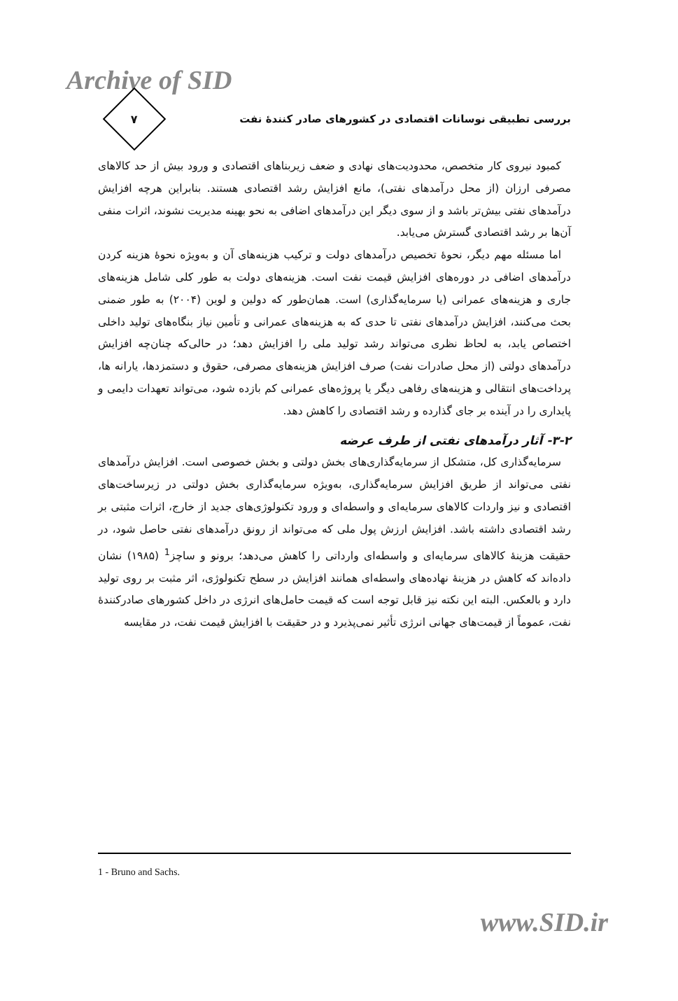Archive of SID
بررسی تطبیقی نوسانات اقتصادی در کشورهای صادر کنندهٔ نفت
۷
کمبود نیروی کار متخصص، محدودیت‌های نهادی و ضعف زیربناهای اقتصادی و ورود بیش از حد کالاهای مصرفی ارزان (از محل درآمدهای نفتی)، مانع افزایش رشد اقتصادی هستند. بنابراین هرچه افزایش درآمدهای نفتی بیش‌تر باشد و از سوی دیگر این درآمدهای اضافی به نحو بهینه مدیریت نشوند، اثرات منفی آن‌ها بر رشد اقتصادی گسترش می‌یابد.
اما مسئله مهم دیگر، نحوهٔ تخصیص درآمدهای دولت و ترکیب هزینه‌های آن و به‌ویژه نحوهٔ هزینه کردن درآمدهای اضافی در دوره‌های افزایش قیمت نفت است. هزینه‌های دولت به طور کلی شامل هزینه‌های جاری و هزینه‌های عمرانی (یا سرمایه‌گذاری) است. همان‌طور که دولین و لوین (۲۰۰۴) به طور ضمنی بحث می‌کنند، افزایش درآمدهای نفتی تا حدی که به هزینه‌های عمرانی و تأمین نیاز بنگاه‌های تولید داخلی اختصاص یابد، به لحاظ نظری می‌تواند رشد تولید ملی را افزایش دهد؛ در حالی‌که چنان‌چه افزایش درآمدهای دولتی (از محل صادرات نفت) صرف افزایش هزینه‌های مصرفی، حقوق و دستمزدها، یارانه ها، پرداخت‌های انتقالی و هزینه‌های رفاهی دیگر یا پروژه‌های عمرانی کم بازده شود، می‌تواند تعهدات دایمی و پایداری را در آینده بر جای گذارده و رشد اقتصادی را کاهش دهد.
۳-۲- آثار درآمدهای نفتی از طرف عرضه
سرمایه‌گذاری کل، متشکل از سرمایه‌گذاری‌های بخش دولتی و بخش خصوصی است. افزایش درآمدهای نفتی می‌تواند از طریق افزایش سرمایه‌گذاری، به‌ویژه سرمایه‌گذاری بخش دولتی در زیرساخت‌های اقتصادی و نیز واردات کالاهای سرمایه‌ای و واسطه‌ای و ورود تکنولوژی‌های جدید از خارج، اثرات مثبتی بر رشد اقتصادی داشته باشد. افزایش ارزش پول ملی که می‌تواند از رونق درآمدهای نفتی حاصل شود، در حقیقت هزینهٔ کالاهای سرمایه‌ای و واسطه‌ای وارداتی را کاهش می‌دهد؛ برونو و ساچز<sup>1</sup> (۱۹۸۵) نشان داده‌اند که کاهش در هزینهٔ نهاده‌های واسطه‌ای همانند افزایش در سطح تکنولوژی، اثر مثبت بر روی تولید دارد و بالعکس. البته این نکته نیز قابل توجه است که قیمت حامل‌های انرژی در داخل کشورهای صادرکنندهٔ نفت، عموماً از قیمت‌های جهانی انرژی تأثیر نمی‌پذیرد و در حقیقت با افزایش قیمت نفت، در مقایسه
1 - Bruno and Sachs.
www.SID.ir